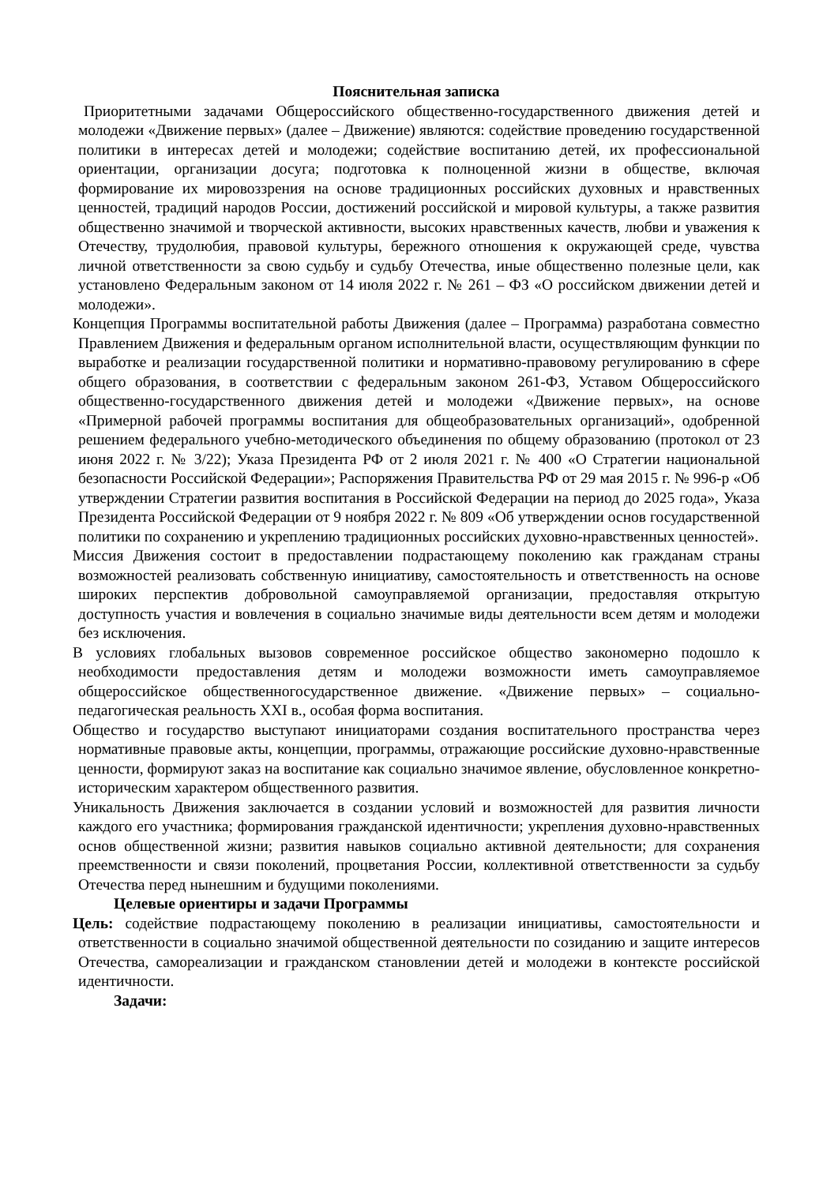Пояснительная записка
Приоритетными задачами Общероссийского общественно-государственного движения детей и молодежи «Движение первых» (далее – Движение) являются: содействие проведению государственной политики в интересах детей и молодежи; содействие воспитанию детей, их профессиональной ориентации, организации досуга; подготовка к полноценной жизни в обществе, включая формирование их мировоззрения на основе традиционных российских духовных и нравственных ценностей, традиций народов России, достижений российской и мировой культуры, а также развития общественно значимой и творческой активности, высоких нравственных качеств, любви и уважения к Отечеству, трудолюбия, правовой культуры, бережного отношения к окружающей среде, чувства личной ответственности за свою судьбу и судьбу Отечества, иные общественно полезные цели, как установлено Федеральным законом от 14 июля 2022 г. № 261 – ФЗ «О российском движении детей и молодежи».
Концепция Программы воспитательной работы Движения (далее – Программа) разработана совместно Правлением Движения и федеральным органом исполнительной власти, осуществляющим функции по выработке и реализации государственной политики и нормативно-правовому регулированию в сфере общего образования, в соответствии с федеральным законом 261-ФЗ, Уставом Общероссийского общественно-государственного движения детей и молодежи «Движение первых», на основе «Примерной рабочей программы воспитания для общеобразовательных организаций», одобренной решением федерального учебно-методического объединения по общему образованию (протокол от 23 июня 2022 г. № 3/22); Указа Президента РФ от 2 июля 2021 г. № 400 «О Стратегии национальной безопасности Российской Федерации»; Распоряжения Правительства РФ от 29 мая 2015 г. № 996-р «Об утверждении Стратегии развития воспитания в Российской Федерации на период до 2025 года», Указа Президента Российской Федерации от 9 ноября 2022 г. № 809 «Об утверждении основ государственной политики по сохранению и укреплению традиционных российских духовно-нравственных ценностей».
Миссия Движения состоит в предоставлении подрастающему поколению как гражданам страны возможностей реализовать собственную инициативу, самостоятельность и ответственность на основе широких перспектив добровольной самоуправляемой организации, предоставляя открытую доступность участия и вовлечения в социально значимые виды деятельности всем детям и молодежи без исключения.
В условиях глобальных вызовов современное российское общество закономерно подошло к необходимости предоставления детям и молодежи возможности иметь самоуправляемое общероссийское общественногосударственное движение. «Движение первых» – социально-педагогическая реальность XXI в., особая форма воспитания.
Общество и государство выступают инициаторами создания воспитательного пространства через нормативные правовые акты, концепции, программы, отражающие российские духовно-нравственные ценности, формируют заказ на воспитание как социально значимое явление, обусловленное конкретно-историческим характером общественного развития.
Уникальность Движения заключается в создании условий и возможностей для развития личности каждого его участника; формирования гражданской идентичности; укрепления духовно-нравственных основ общественной жизни; развития навыков социально активной деятельности; для сохранения преемственности и связи поколений, процветания России, коллективной ответственности за судьбу Отечества перед нынешним и будущими поколениями.
Целевые ориентиры и задачи Программы
Цель: содействие подрастающему поколению в реализации инициативы, самостоятельности и ответственности в социально значимой общественной деятельности по созиданию и защите интересов Отечества, самореализации и гражданском становлении детей и молодежи в контексте российской идентичности.
Задачи: